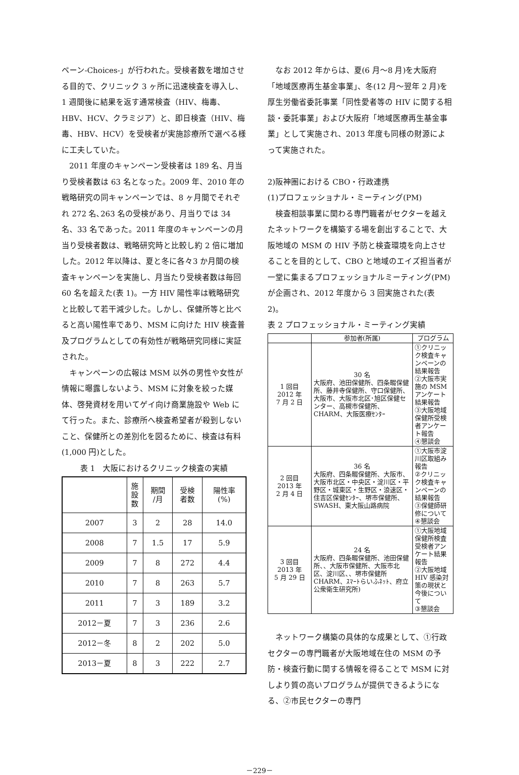ペーン‐Choices‐」が行われた。受検者数を増加させる目的で、クリニック 3 ヶ所に迅速検査を導入し、1 週間後に結果を返す通常検査（HIV、梅毒、HBV、HCV、クラミジア）と、即日検査（HIV、梅毒、HBV、HCV）を受検者が実施診療所で選べる様に工夫していた。
2011 年度のキャンペーン受検者は 189 名、月当り受検者数は 63 名となった。2009 年、2010 年の戦略研究の同キャンペーンでは、8 ヶ月間でそれぞれ 272 名､263 名の受検があり、月当りでは 34 名、33 名であった。2011 年度のキャンペーンの月当り受検者数は、戦略研究時と比較し約 2 倍に増加した。2012 年以降は、夏と冬に各々3 か月間の検査キャンペーンを実施し、月当たり受検者数は毎回 60 名を超えた(表 1)。一方 HIV 陽性率は戦略研究と比較して若干減少した。しかし、保健所等と比べると高い陽性率であり、MSM に向けた HIV 検査普及プログラムとしての有効性が戦略研究同様に実証された。
キャンペーンの広報は MSM 以外の男性や女性が情報に曝露しないよう、MSM に対象を絞った媒体、啓発資材を用いてゲイ向け商業施設や Web にて行った。また、診療所へ検査希望者が殺到しないこと、保健所との差別化を図るために、検査は有料(1,000 円)とした。
表 1　大阪におけるクリニック検査の実績
| | 施 設 数 | 期間 /月 | 受検 者数 | 陽性率 (%) |
| --- | --- | --- | --- | --- |
| 2007 | 3 | 2 | 28 | 14.0 |
| 2008 | 7 | 1.5 | 17 | 5.9 |
| 2009 | 7 | 8 | 272 | 4.4 |
| 2010 | 7 | 8 | 263 | 5.7 |
| 2011 | 7 | 3 | 189 | 3.2 |
| 2012－夏 | 7 | 3 | 236 | 2.6 |
| 2012－冬 | 8 | 2 | 202 | 5.0 |
| 2013－夏 | 8 | 3 | 222 | 2.7 |
なお 2012 年からは、夏(6 月～8 月)を大阪府「地域医療再生基金事業」、冬(12 月～翌年 2 月)を厚生労働省委託事業「同性愛者等の HIV に関する相談・委託事業」および大阪府「地域医療再生基金事業」として実施され、2013 年度も同様の財源によって実施された。
2)阪神圏における CBO・行政連携
(1)プロフェッショナル・ミーティング(PM)
検査相談事業に関わる専門職者がセクターを越えたネットワークを構築する場を創出することで、大阪地域の MSM の HIV 予防と検査環境を向上させることを目的として、CBO と地域のエイズ担当者が一堂に集まるプロフェッショナルミーティング(PM)が企画され、2012 年度から 3 回実施された(表 2)。
表 2 プロフェッショナル・ミーティング実績
| | 参加者(所属) | プログラム |
| --- | --- | --- |
| 1 回目 2012 年 7 月 2 日 | 30 名 大阪府、池田保健所、四条畷保健所、藤井寺保健所、守口保健所、大阪市、大阪市北区･旭区保健センター、高槻市保健所、CHARM、大阪医療ｾﾝﾀｰ | ①クリニック検査キャンペーンの結果報告 ②大阪市実施の MSM アンケート結果報告 ③大阪地域保健所受検者アンケート報告 ④懇談会 |
| 2 回目 2013 年 2 月 4 日 | 36 名 大阪府、四条畷保健所、大阪市、大阪市北区・中央区・淀川区・平野区・城東区・生野区・浪速区・住吉区保健ｾﾝﾀｰ、堺市保健所、SWASH、東大阪山路病院 | ①大阪市淀川区取組み報告 ②クリニック検査キャンペーンの結果報告 ③保健師研修について ④懇談会 |
| 3 回目 2013 年 5 月 29 日 | 24 名 大阪府、四条畷保健所、池田保健所、、大阪市保健所、大阪市北区、淀川区、、堺市保健所 CHARM、ｽﾏｰﾄらいふﾈｯﾄ、府立公衆衛生研究所) | ①大阪地域保健所検査受検者アンケート結果報告 ②大阪地域 HIV 感染対策の現状と今後について ③懇談会 |
ネットワーク構築の具体的な成果として、①行政セクターの専門職者が大阪地域在住の MSM の予防・検査行動に関する情報を得ることで MSM に対しより質の高いプログラムが提供できるようになる、②市民セクターの専門
－229－